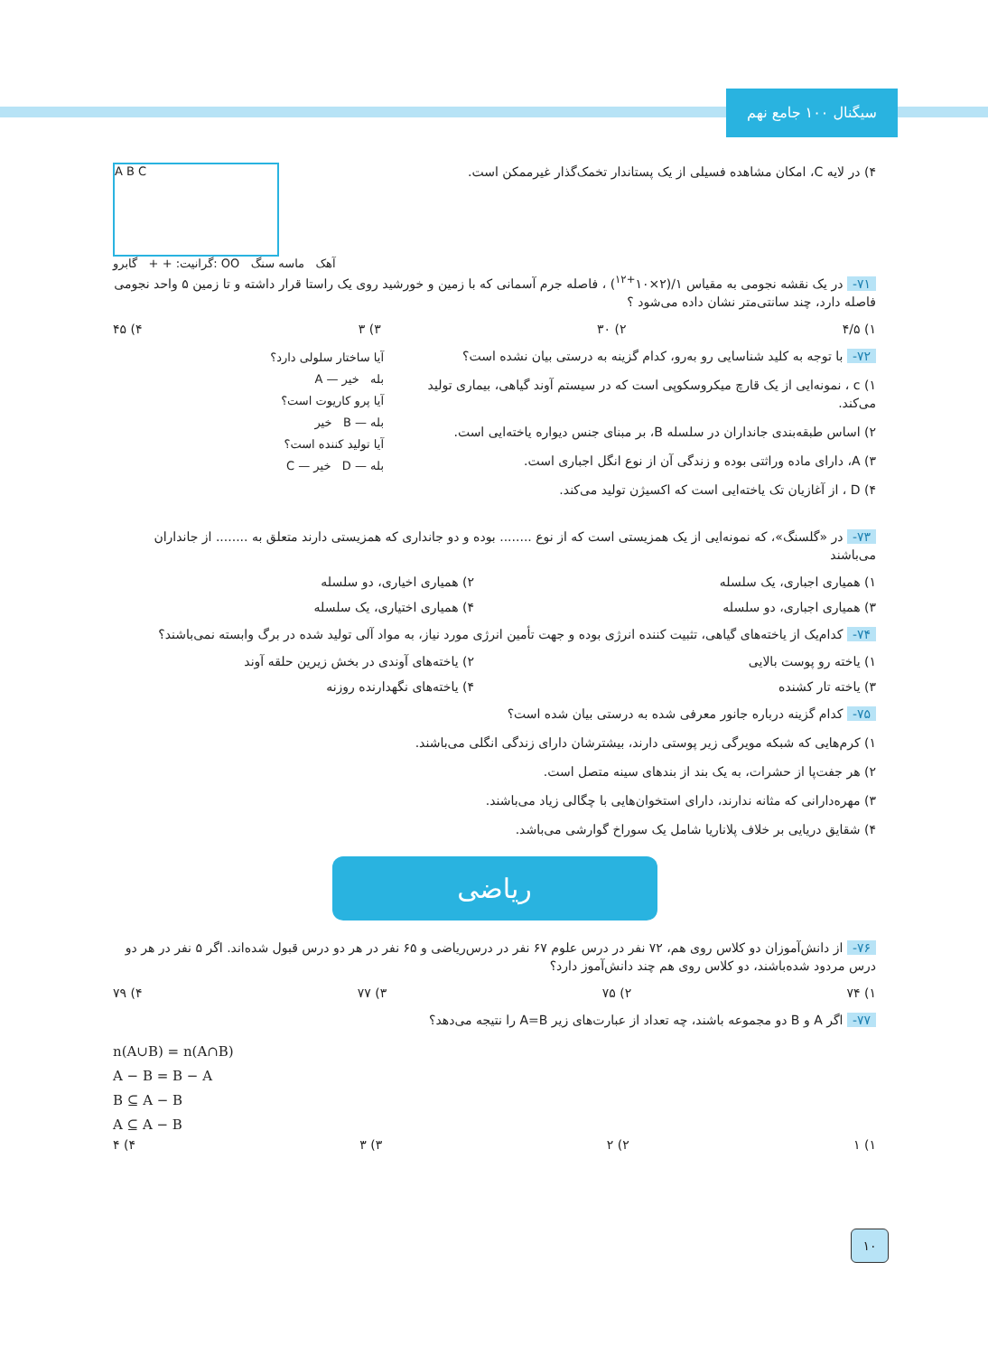سیگنال ۱۰۰ جامع نهم
A B C
گرانیت: + + گابرو: OO آهک ماسه سنگ
۴) در لایه C، امکان مشاهده فسیلی از یک پستاندار تخمک‌گذار غیرممکن است.
۷۱- در یک نقشه نجومی به مقیاس ۱/(۲×۱۰<sup>+۱۲</sup>) ، فاصله جرم آسمانی که با زمین و خورشید روی یک راستا قرار داشته و تا زمین ۵ واحد نجومی فاصله دارد، چند سانتی‌متر نشان داده می‌شود ؟
۱) ۴/۵ ۲) ۳۰ ۳) ۳ ۴) ۴۵
آیا ساختار سلولی دارد؟
بله خیر — A
آیا پرو کاریوت است؟
بله — B خیر
آیا تولید کننده است؟
بله — D خیر — C
۷۲- با توجه به کلید شناسایی رو به‌رو، کدام گزینه به درستی بیان نشده است؟
۱) c ، نمونه‌ایی از یک قارچ میکروسکوپی است که در سیستم آوند گیاهی، بیماری تولید می‌کند.
۲) اساس طبقه‌بندی جانداران در سلسله B، بر مبنای جنس دیواره یاخته‌ایی است.
۳) A، دارای ماده وراثتی بوده و زندگی آن از نوع انگل اجباری است.
۴) D ، از آغازیان تک یاخته‌ایی است که اکسیژن تولید می‌کند.
۷۳- در «گلسنگ»، که نمونه‌ایی از یک همزیستی است که از نوع ........ بوده و دو جانداری که همزیستی دارند متعلق به ........ از جانداران می‌باشند
۱) همیاری اجباری، یک سلسله ۲) همیاری اخیاری، دو سلسله
۳) همیاری اجباری، دو سلسله ۴) همیاری اختیاری، یک سلسله
۷۴- کدام‌یک از یاخته‌های گیاهی، تثبیت کننده انرژی بوده و جهت تأمین انرژی مورد نیاز، به مواد آلی تولید شده در برگ وابسته نمی‌باشند؟
۱) یاخته رو پوست بالایی ۲) یاخته‌های آوندی در بخش زیرین حلقه آوند
۳) یاخته تار کشنده ۴) یاخته‌های نگهدارنده روزنه
۷۵- کدام گزینه درباره جانور معرفی شده به درستی بیان شده است؟
۱) کرم‌هایی که شبکه مویرگی زیر پوستی دارند، بیشترشان دارای زندگی انگلی می‌باشند.
۲) هر جفت‌پا از حشرات، به یک بند از بندهای سینه متصل است.
۳) مهره‌دارانی که مثانه ندارند، دارای استخوان‌هایی با چگالی زیاد می‌باشند.
۴) شقایق دریایی بر خلاف پلاناریا شامل یک سوراخ گوارشی می‌باشد.
ریاضی
۷۶- از دانش‌آموزان دو کلاس روی هم، ۷۲ نفر در درس علوم ۶۷ نفر در درس‌ریاضی و ۶۵ نفر در هر دو درس قبول شده‌اند. اگر ۵ نفر در هر دو درس مردود شده‌باشند، دو کلاس روی هم چند دانش‌آموز دارد؟
۱) ۷۴ ۲) ۷۵ ۳) ۷۷ ۴) ۷۹
۷۷- اگر A و B دو مجموعه باشند، چه تعداد از عبارت‌های زیر A=B را نتیجه می‌دهد؟
n(A∪B) = n(A∩B)
A − B = B − A
B ⊆ A − B
A ⊆ A − B
۱) ۱ ۲) ۲ ۳) ۳ ۴) ۴
۱۰